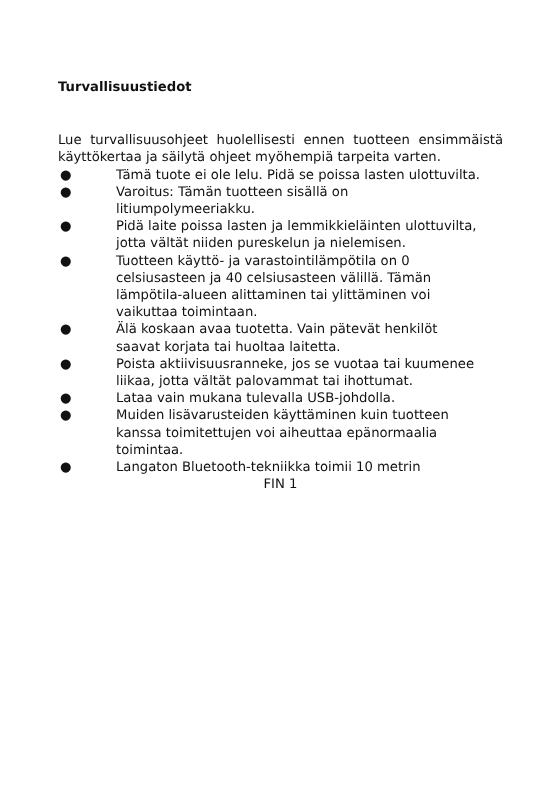Turvallisuustiedot
Lue turvallisuusohjeet huolellisesti ennen tuotteen ensimmäistä käyttökertaa ja säilytä ohjeet myöhempiä tarpeita varten.
● Tämä tuote ei ole lelu. Pidä se poissa lasten ulottuvilta.
● Varoitus: Tämän tuotteen sisällä on litiumpolymeeriakku.
● Pidä laite poissa lasten ja lemmikkieläinten ulottuvilta, jotta vältät niiden pureskelun ja nielemisen.
● Tuotteen käyttö- ja varastointilämpötila on 0 celsiusasteen ja 40 celsiusasteen välillä. Tämän lämpötila-alueen alittaminen tai ylittäminen voi vaikuttaa toimintaan.
● Älä koskaan avaa tuotetta. Vain pätevät henkilöt saavat korjata tai huoltaa laitetta.
● Poista aktiivisuusranneke, jos se vuotaa tai kuumenee liikaa, jotta vältät palovammat tai ihottumat.
● Lataa vain mukana tulevalla USB-johdolla.
● Muiden lisävarusteiden käyttäminen kuin tuotteen kanssa toimitettujen voi aiheuttaa epänormaalia toimintaa.
● Langaton Bluetooth-tekniikka toimii 10 metrin
FIN 1